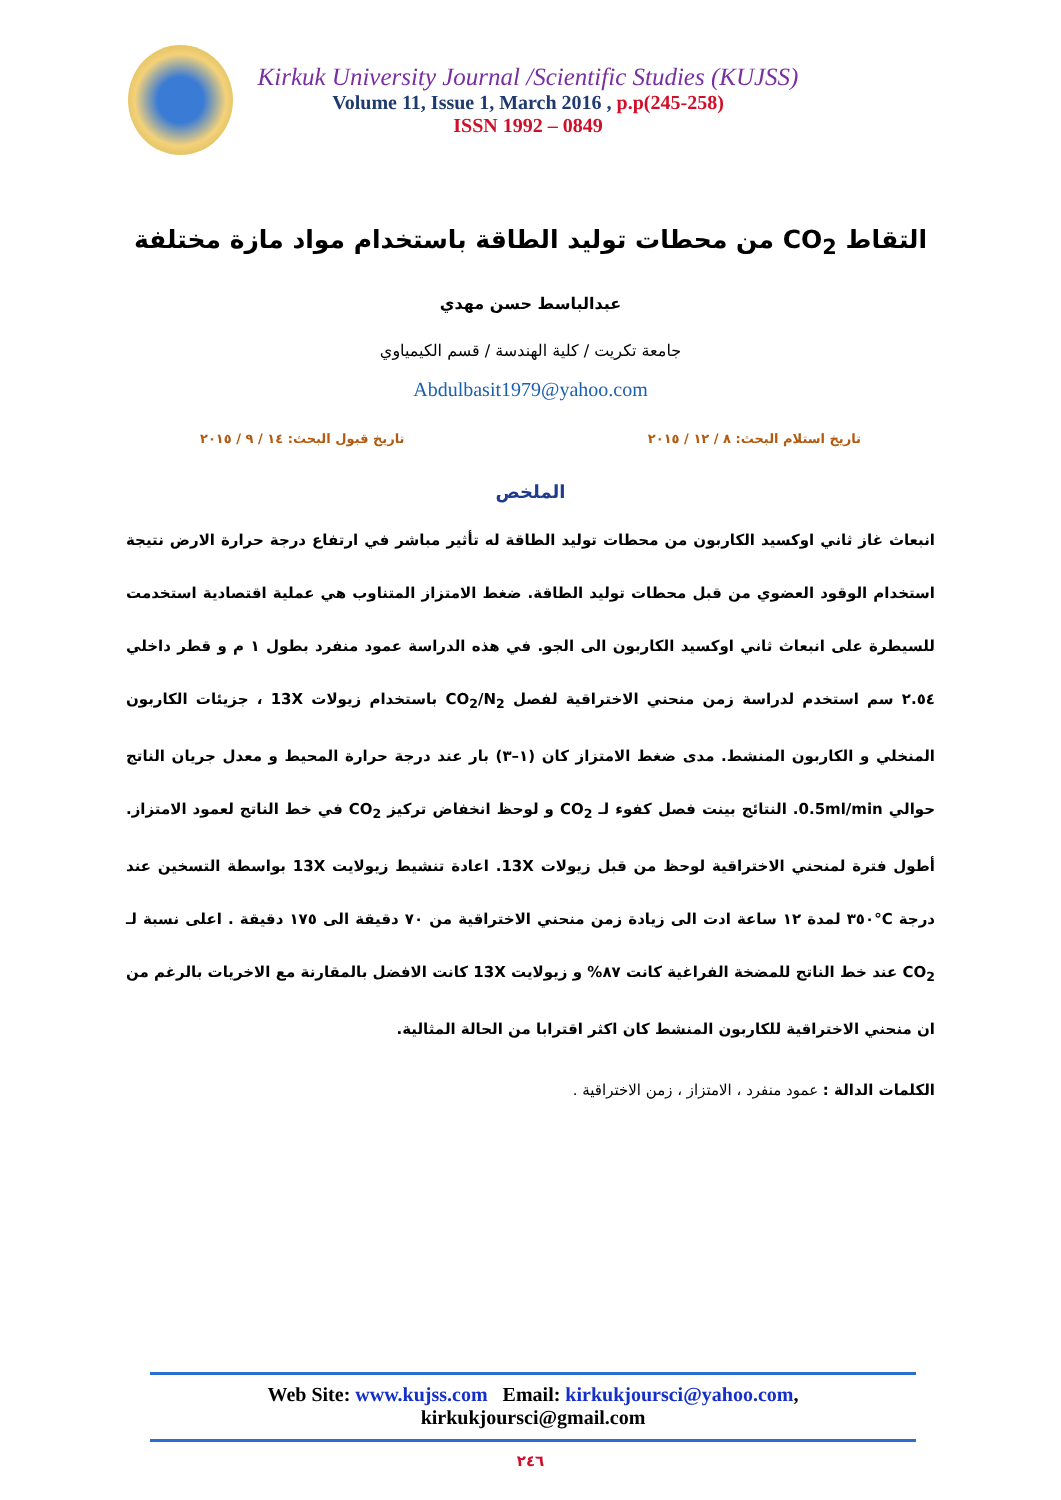Kirkuk University Journal /Scientific Studies (KUJSS)
Volume 11, Issue 1, March 2016 , p.p(245-258)
ISSN 1992 – 0849
التقاط CO<sub>2</sub> من محطات توليد الطاقة باستخدام مواد مازة مختلفة
عبدالباسط حسن مهدي
جامعة تكريت / كلية الهندسة / قسم الكيمياوي
Abdulbasit1979@yahoo.com
تاريخ استلام البحث: ٨ / ١٢ / ٢٠١٥ تاريخ قبول البحث: ١٤ / ٩ / ٢٠١٥
الملخص
انبعاث غاز ثاني اوكسيد الكاربون من محطات توليد الطاقة له تأثير مباشر في ارتفاع درجة حرارة الارض نتيجة استخدام الوقود العضوي من قبل محطات توليد الطاقة. ضغط الامتزاز المتناوب هي عملية اقتصادية استخدمت للسيطرة على انبعاث ثاني اوكسيد الكاربون الى الجو. في هذه الدراسة عمود منفرد بطول ١ م و قطر داخلي ٢.٥٤ سم استخدم لدراسة زمن منحني الاختراقية لفصل CO<sub>2</sub>/N<sub>2</sub> باستخدام زيولات 13X ، جزيئات الكاربون المنخلي و الكاربون المنشط. مدى ضغط الامتزاز كان (١–٣) بار عند درجة حرارة المحيط و معدل جريان الناتج حوالي 0.5ml/min. النتائج بينت فصل كفوء لـ CO<sub>2</sub> و لوحظ انخفاض تركيز CO<sub>2</sub> في خط الناتج لعمود الامتزاز. أطول فترة لمنحني الاختراقية لوحظ من قبل زيولات 13X. اعادة تنشيط زيولايت 13X بواسطة التسخين عند درجة C°٣٥٠ لمدة ١٢ ساعة ادت الى زيادة زمن منحني الاختراقية من ٧٠ دقيقة الى ١٧٥ دقيقة . اعلى نسبة لـ CO<sub>2</sub> عند خط الناتج للمضخة الفراغية كانت ٨٧% و زيولايت 13X كانت الافضل بالمقارنة مع الاخريات بالرغم من ان منحني الاختراقية للكاربون المنشط كان اكثر اقترابا من الحالة المثالية.
الكلمات الدالة : عمود منفرد ، الامتزاز ، زمن الاختراقية .
Web Site: www.kujss.com Email: kirkukjoursci@yahoo.com,
kirkukjoursci@gmail.com
٢٤٦